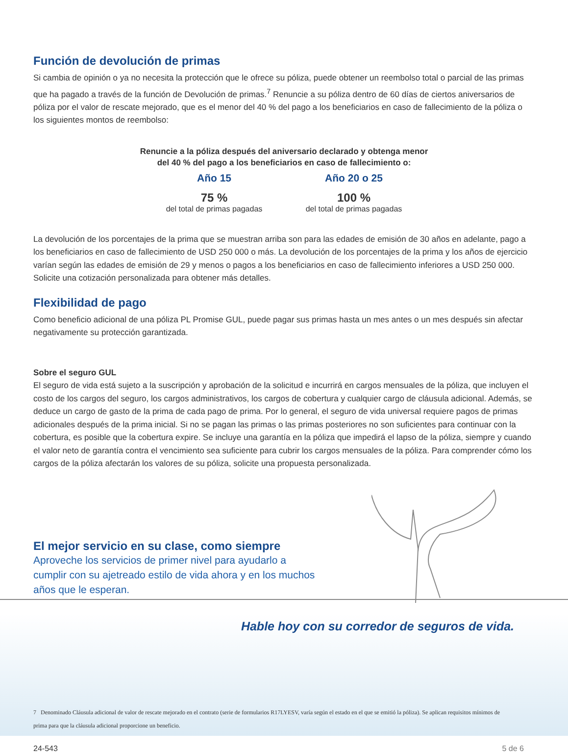Función de devolución de primas
Si cambia de opinión o ya no necesita la protección que le ofrece su póliza, puede obtener un reembolso total o parcial de las primas que ha pagado a través de la función de Devolución de primas.<sup>7</sup> Renuncie a su póliza dentro de 60 días de ciertos aniversarios de póliza por el valor de rescate mejorado, que es el menor del 40 % del pago a los beneficiarios en caso de fallecimiento de la póliza o los siguientes montos de reembolso:
Renuncie a la póliza después del aniversario declarado y obtenga menor
del 40 % del pago a los beneficiarios en caso de fallecimiento o:
Año 15
75 %
del total de primas pagadas
Año 20 o 25
100 %
del total de primas pagadas
La devolución de los porcentajes de la prima que se muestran arriba son para las edades de emisión de 30 años en adelante, pago a los beneficiarios en caso de fallecimiento de USD 250 000 o más. La devolución de los porcentajes de la prima y los años de ejercicio varían según las edades de emisión de 29 y menos o pagos a los beneficiarios en caso de fallecimiento inferiores a USD 250 000. Solicite una cotización personalizada para obtener más detalles.
Flexibilidad de pago
Como beneficio adicional de una póliza PL Promise GUL, puede pagar sus primas hasta un mes antes o un mes después sin afectar negativamente su protección garantizada.
Sobre el seguro GUL
El seguro de vida está sujeto a la suscripción y aprobación de la solicitud e incurrirá en cargos mensuales de la póliza, que incluyen el costo de los cargos del seguro, los cargos administrativos, los cargos de cobertura y cualquier cargo de cláusula adicional. Además, se deduce un cargo de gasto de la prima de cada pago de prima. Por lo general, el seguro de vida universal requiere pagos de primas adicionales después de la prima inicial. Si no se pagan las primas o las primas posteriores no son suficientes para continuar con la cobertura, es posible que la cobertura expire. Se incluye una garantía en la póliza que impedirá el lapso de la póliza, siempre y cuando el valor neto de garantía contra el vencimiento sea suficiente para cubrir los cargos mensuales de la póliza. Para comprender cómo los cargos de la póliza afectarán los valores de su póliza, solicite una propuesta personalizada.
El mejor servicio en su clase, como siempre
Aproveche los servicios de primer nivel para ayudarlo a cumplir con su ajetreado estilo de vida ahora y en los muchos años que le esperan.
Hable hoy con su corredor de seguros de vida.
7 Denominado Cláusula adicional de valor de rescate mejorado en el contrato (serie de formularios R17LYESV, varía según el estado en el que se emitió la póliza). Se aplican requisitos mínimos de prima para que la cláusula adicional proporcione un beneficio.
24-543 5 de 6